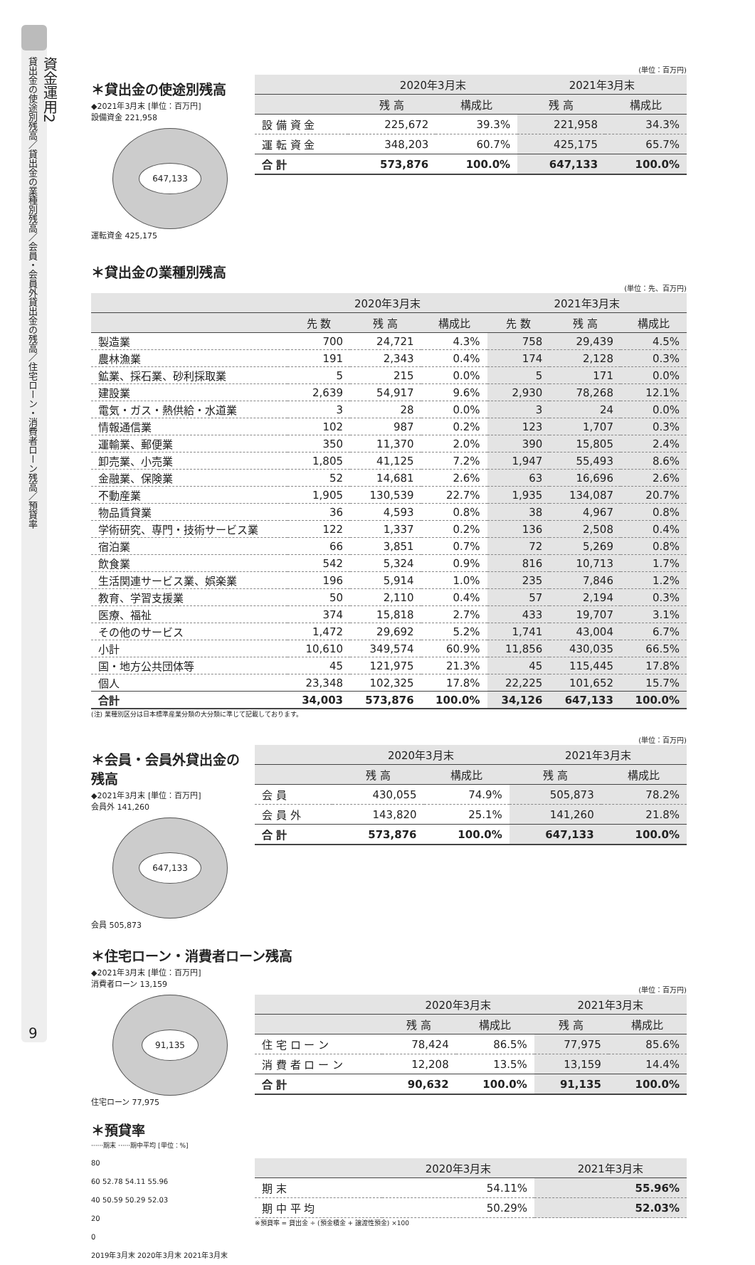資金運用2
貸出金の使途別残高／貸出金の業種別残高／会員・会員外貸出金の残高／住宅ローン・消費者ローン残高／預貸率
9
(単位：百万円)
＊貸出金の使途別残高
◆2021年3月末 [単位：百万円]
設備資金 221,958
647,133
運転資金 425,175
| | 2020年3月末 | | 2021年3月末 | |
| --- | --- | --- | --- | --- |
| | 残 高 | 構成比 | 残 高 | 構成比 |
| 設 備 資 金 | 225,672 | 39.3% | 221,958 | 34.3% |
| 運 転 資 金 | 348,203 | 60.7% | 425,175 | 65.7% |
| 合 計 | 573,876 | 100.0% | 647,133 | 100.0% |
＊貸出金の業種別残高
(単位：先、百万円)
| | 2020年3月末 | | | 2021年3月末 | | |
| --- | --- | --- | --- | --- | --- | --- |
| | 先 数 | 残 高 | 構成比 | 先 数 | 残 高 | 構成比 |
| 製造業 | 700 | 24,721 | 4.3% | 758 | 29,439 | 4.5% |
| 農林漁業 | 191 | 2,343 | 0.4% | 174 | 2,128 | 0.3% |
| 鉱業、採石業、砂利採取業 | 5 | 215 | 0.0% | 5 | 171 | 0.0% |
| 建設業 | 2,639 | 54,917 | 9.6% | 2,930 | 78,268 | 12.1% |
| 電気・ガス・熱供給・水道業 | 3 | 28 | 0.0% | 3 | 24 | 0.0% |
| 情報通信業 | 102 | 987 | 0.2% | 123 | 1,707 | 0.3% |
| 運輸業、郵便業 | 350 | 11,370 | 2.0% | 390 | 15,805 | 2.4% |
| 卸売業、小売業 | 1,805 | 41,125 | 7.2% | 1,947 | 55,493 | 8.6% |
| 金融業、保険業 | 52 | 14,681 | 2.6% | 63 | 16,696 | 2.6% |
| 不動産業 | 1,905 | 130,539 | 22.7% | 1,935 | 134,087 | 20.7% |
| 物品賃貸業 | 36 | 4,593 | 0.8% | 38 | 4,967 | 0.8% |
| 学術研究、専門・技術サービス業 | 122 | 1,337 | 0.2% | 136 | 2,508 | 0.4% |
| 宿泊業 | 66 | 3,851 | 0.7% | 72 | 5,269 | 0.8% |
| 飲食業 | 542 | 5,324 | 0.9% | 816 | 10,713 | 1.7% |
| 生活関連サービス業、娯楽業 | 196 | 5,914 | 1.0% | 235 | 7,846 | 1.2% |
| 教育、学習支援業 | 50 | 2,110 | 0.4% | 57 | 2,194 | 0.3% |
| 医療、福祉 | 374 | 15,818 | 2.7% | 433 | 19,707 | 3.1% |
| その他のサービス | 1,472 | 29,692 | 5.2% | 1,741 | 43,004 | 6.7% |
| 小計 | 10,610 | 349,574 | 60.9% | 11,856 | 430,035 | 66.5% |
| 国・地方公共団体等 | 45 | 121,975 | 21.3% | 45 | 115,445 | 17.8% |
| 個人 | 23,348 | 102,325 | 17.8% | 22,225 | 101,652 | 15.7% |
| 合計 | 34,003 | 573,876 | 100.0% | 34,126 | 647,133 | 100.0% |
(注) 業種別区分は日本標準産業分類の大分類に準じて記載しております。
(単位：百万円)
＊会員・会員外貸出金の残高
◆2021年3月末 [単位：百万円]
会員外 141,260
647,133
会員 505,873
| | 2020年3月末 | | 2021年3月末 | |
| --- | --- | --- | --- | --- |
| | 残 高 | 構成比 | 残 高 | 構成比 |
| 会 員 | 430,055 | 74.9% | 505,873 | 78.2% |
| 会 員 外 | 143,820 | 25.1% | 141,260 | 21.8% |
| 合 計 | 573,876 | 100.0% | 647,133 | 100.0% |
＊住宅ローン・消費者ローン残高
◆2021年3月末 [単位：百万円]
消費者ローン 13,159
91,135
住宅ローン 77,975
(単位：百万円)
| | 2020年3月末 | | 2021年3月末 | |
| --- | --- | --- | --- | --- |
| | 残 高 | 構成比 | 残 高 | 構成比 |
| 住 宅 ロ ー ン | 78,424 | 86.5% | 77,975 | 85.6% |
| 消 費 者 ロ ー ン | 12,208 | 13.5% | 13,159 | 14.4% |
| 合 計 | 90,632 | 100.0% | 91,135 | 100.0% |
＊預貸率
······期末 ······期中平均 [単位：%]
80
60 52.78 54.11 55.96
40 50.59 50.29 52.03
20
0
2019年3月末 2020年3月末 2021年3月末
| | 2020年3月末 | 2021年3月末 |
| --- | --- | --- |
| 期 末 | 54.11% | 55.96% |
| 期 中 平 均 | 50.29% | 52.03% |
※預貸率 = 貸出金 ÷ (預金積金 + 譲渡性預金) ×100